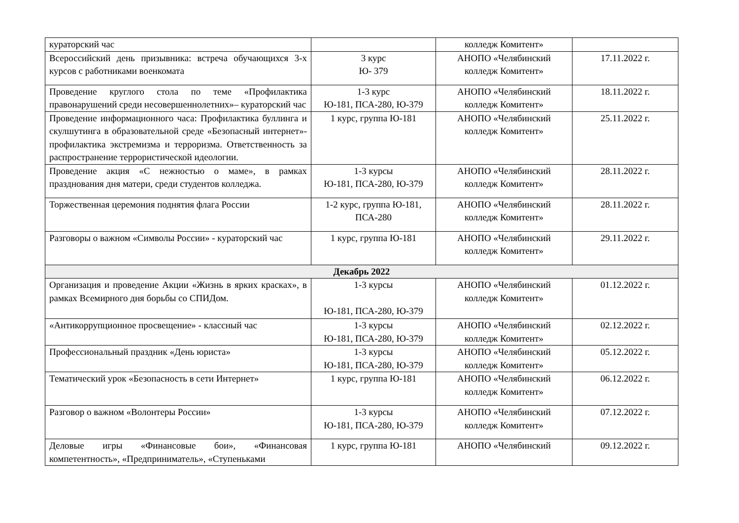| кураторский час | | колледж Комитент» | |
| Всероссийский день призывника: встреча обучающихся 3-х курсов с работниками военкомата | 3 курс Ю- 379 | АНОПО «Челябинский колледж Комитент» | 17.11.2022 г. |
| Проведение круглого стола по теме «Профилактика правонарушений среди несовершеннолетних»– кураторский час | 1-3 курс Ю-181, ПСА-280, Ю-379 | АНОПО «Челябинский колледж Комитент» | 18.11.2022 г. |
| Проведение информационного часа: Профилактика буллинга и скулшутинга в образовательной среде «Безопасный интернет»- профилактика экстремизма и терроризма. Ответственность за распространение террористической идеологии. | 1 курс, группа Ю-181 | АНОПО «Челябинский колледж Комитент» | 25.11.2022 г. |
| Проведение акция «С нежностью о маме», в рамках празднования дня матери, среди студентов колледжа. | 1-3 курсы Ю-181, ПСА-280, Ю-379 | АНОПО «Челябинский колледж Комитент» | 28.11.2022 г. |
| Торжественная церемония поднятия флага России | 1-2 курс, группа Ю-181, ПСА-280 | АНОПО «Челябинский колледж Комитент» | 28.11.2022 г. |
| Разговоры о важном «Символы России» - кураторский час | 1 курс, группа Ю-181 | АНОПО «Челябинский колледж Комитент» | 29.11.2022 г. |
| Декабрь 2022 | | | |
| Организация и проведение Акции «Жизнь в ярких красках», в рамках Всемирного дня борьбы со СПИДом. | 1-3 курсы Ю-181, ПСА-280, Ю-379 | АНОПО «Челябинский колледж Комитент» | 01.12.2022 г. |
| «Антикоррупционное просвещение» - классный час | 1-3 курсы Ю-181, ПСА-280, Ю-379 | АНОПО «Челябинский колледж Комитент» | 02.12.2022 г. |
| Профессиональный праздник «День юриста» | 1-3 курсы Ю-181, ПСА-280, Ю-379 | АНОПО «Челябинский колледж Комитент» | 05.12.2022 г. |
| Тематический урок «Безопасность в сети Интернет» | 1 курс, группа Ю-181 | АНОПО «Челябинский колледж Комитент» | 06.12.2022 г. |
| Разговор о важном «Волонтеры России» | 1-3 курсы Ю-181, ПСА-280, Ю-379 | АНОПО «Челябинский колледж Комитент» | 07.12.2022 г. |
| Деловые игры «Финансовые бои», «Финансовая компетентность», «Предприниматель», «Ступеньками | 1 курс, группа Ю-181 | АНОПО «Челябинский | 09.12.2022 г. |